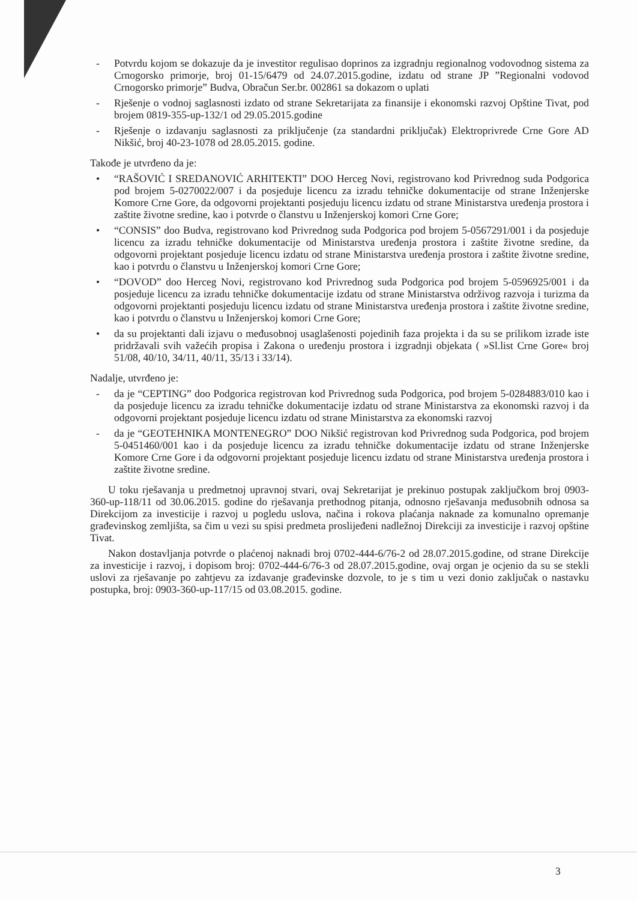- Potvrdu kojom se dokazuje da je investitor regulisao doprinos za izgradnju regionalnog vodovodnog sistema za Crnogorsko primorje, broj 01-15/6479 od 24.07.2015.godine, izdatu od strane JP ”Regionalni vodovod Crnogorsko primorje” Budva, Obračun Ser.br. 002861 sa dokazom o uplati
- Rješenje o vodnoj saglasnosti izdato od strane Sekretarijata za finansije i ekonomski razvoj Opštine Tivat, pod brojem 0819-355-up-132/1 od 29.05.2015.godine
- Rješenje o izdavanju saglasnosti za priključenje (za standardni priključak) Elektroprivrede Crne Gore AD Nikšić, broj 40-23-1078 od 28.05.2015. godine.
Takođe je utvrđeno da je:
• “RAŠOVIĆ I SREDANOVIĆ ARHITEKTI” DOO Herceg Novi, registrovano kod Privrednog suda Podgorica pod brojem 5-0270022/007 i da posjeduje licencu za izradu tehničke dokumentacije od strane Inženjerske Komore Crne Gore, da odgovorni projektanti posjeduju licencu izdatu od strane Ministarstva uređenja prostora i zaštite životne sredine, kao i potvrde o članstvu u Inženjerskoj komori Crne Gore;
• “CONSIS” doo Budva, registrovano kod Privrednog suda Podgorica pod brojem 5-0567291/001 i da posjeduje licencu za izradu tehničke dokumentacije od Ministarstva uređenja prostora i zaštite životne sredine, da odgovorni projektant posjeduje licencu izdatu od strane Ministarstva uređenja prostora i zaštite životne sredine, kao i potvrdu o članstvu u Inženjerskoj komori Crne Gore;
• “DOVOD” doo Herceg Novi, registrovano kod Privrednog suda Podgorica pod brojem 5-0596925/001 i da posjeduje licencu za izradu tehničke dokumentacije izdatu od strane Ministarstva održivog razvoja i turizma da odgovorni projektanti posjeduju licencu izdatu od strane Ministarstva uređenja prostora i zaštite životne sredine, kao i potvrdu o članstvu u Inženjerskoj komori Crne Gore;
• da su projektanti dali izjavu o međusobnoj usaglašenosti pojedinih faza projekta i da su se prilikom izrade iste pridržavali svih važećih propisa i Zakona o uređenju prostora i izgradnji objekata ( »Sl.list Crne Gore« broj 51/08, 40/10, 34/11, 40/11, 35/13 i 33/14).
Nadalje, utvrđeno je:
- da je “CEPTING” doo Podgorica registrovan kod Privrednog suda Podgorica, pod brojem 5-0284883/010 kao i da posjeduje licencu za izradu tehničke dokumentacije izdatu od strane Ministarstva za ekonomski razvoj i da odgovorni projektant posjeduje licencu izdatu od strane Ministarstva za ekonomski razvoj
- da je “GEOTEHNIKA MONTENEGRO” DOO Nikšić registrovan kod Privrednog suda Podgorica, pod brojem 5-0451460/001 kao i da posjeduje licencu za izradu tehničke dokumentacije izdatu od strane Inženjerske Komore Crne Gore i da odgovorni projektant posjeduje licencu izdatu od strane Ministarstva uređenja prostora i zaštite životne sredine.
U toku rješavanja u predmetnoj upravnoj stvari, ovaj Sekretarijat je prekinuo postupak zaključkom broj 0903-360-up-118/11 od 30.06.2015. godine do rješavanja prethodnog pitanja, odnosno rješavanja međusobnih odnosa sa Direkcijom za investicije i razvoj u pogledu uslova, načina i rokova plaćanja naknade za komunalno opremanje građevinskog zemljišta, sa čim u vezi su spisi predmeta proslijeđeni nadležnoj Direkciji za investicije i razvoj opštine Tivat.
Nakon dostavljanja potvrde o plaćenoj naknadi broj 0702-444-6/76-2 od 28.07.2015.godine, od strane Direkcije za investicije i razvoj, i dopisom broj: 0702-444-6/76-3 od 28.07.2015.godine, ovaj organ je ocjenio da su se stekli uslovi za rješavanje po zahtjevu za izdavanje građevinske dozvole, to je s tim u vezi donio zaključak o nastavku postupka, broj: 0903-360-up-117/15 od 03.08.2015. godine.
3